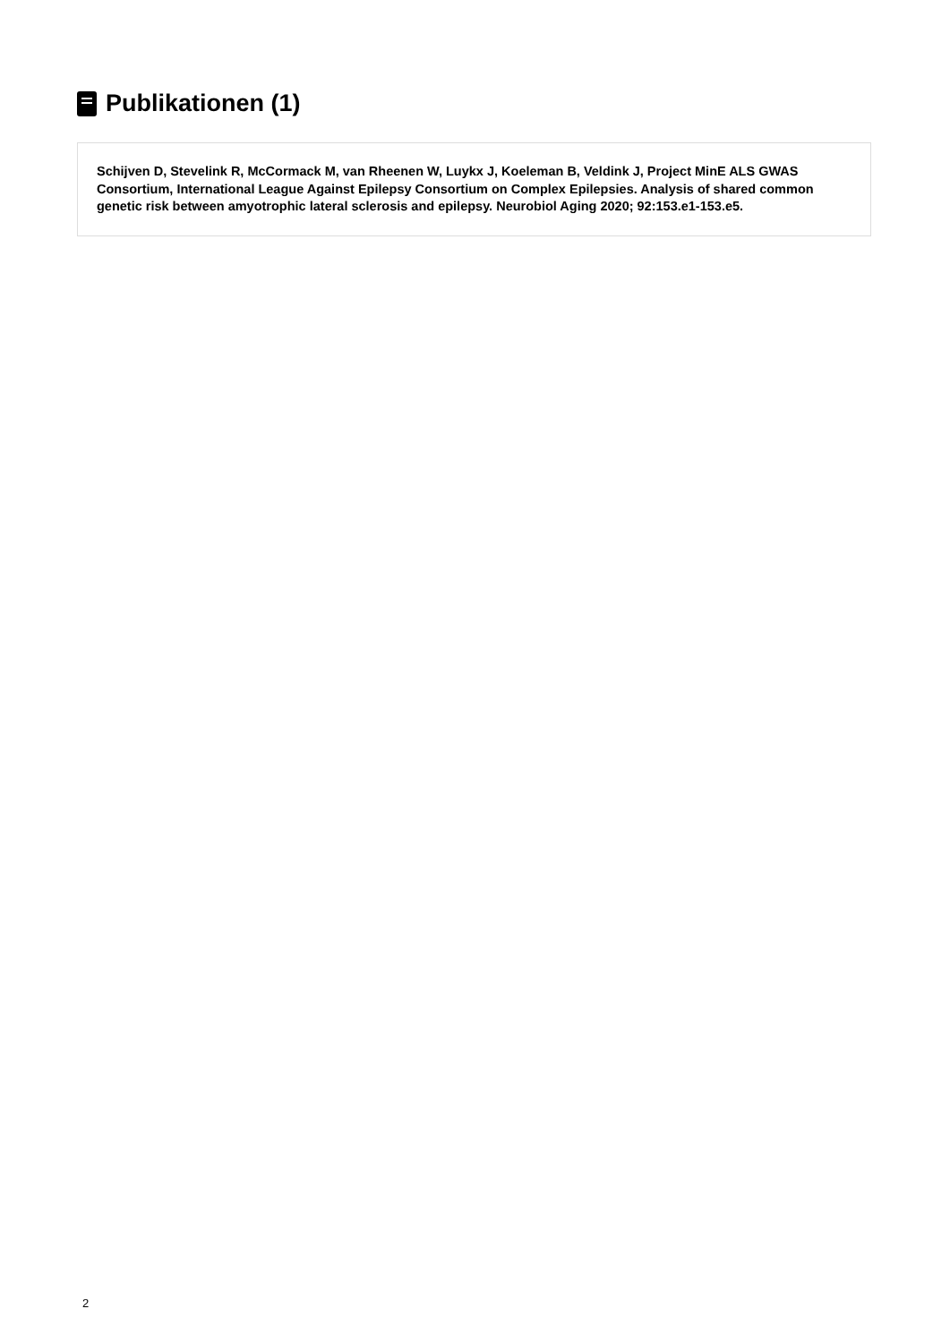Publikationen (1)
Schijven D, Stevelink R, McCormack M, van Rheenen W, Luykx J, Koeleman B, Veldink J, Project MinE ALS GWAS Consortium, International League Against Epilepsy Consortium on Complex Epilepsies. Analysis of shared common genetic risk between amyotrophic lateral sclerosis and epilepsy. Neurobiol Aging 2020; 92:153.e1-153.e5.
2